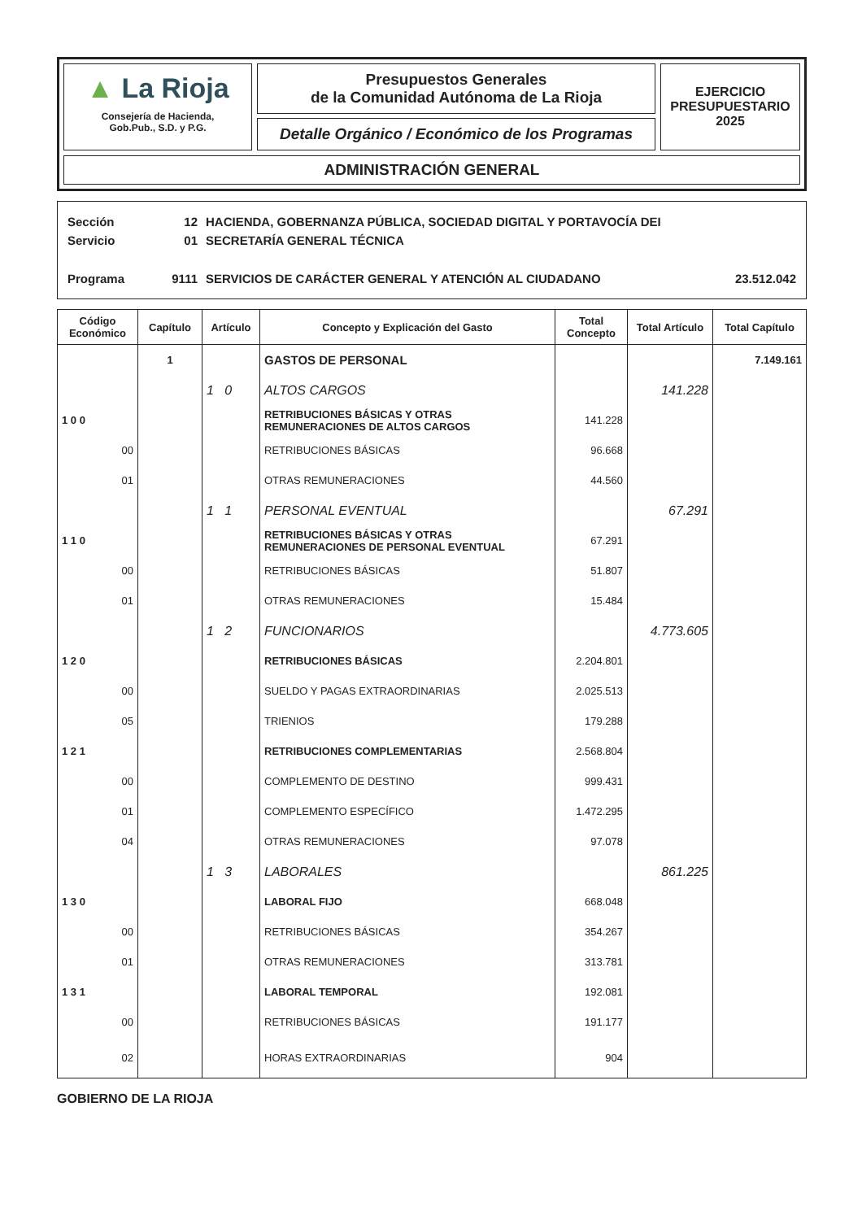▲ La Rioja
Consejería de Hacienda,
Gob.Pub., S.D. y P.G.
Presupuestos Generales
de la Comunidad Autónoma de La Rioja
Detalle Orgánico / Económico de los Programas
EJERCICIO
PRESUPUESTARIO
2025
ADMINISTRACIÓN GENERAL
Sección 12 HACIENDA, GOBERNANZA PÚBLICA, SOCIEDAD DIGITAL Y PORTAVOCÍA DEI
Servicio 01 SECRETARÍA GENERAL TÉCNICA
Programa 9111 SERVICIOS DE CARÁCTER GENERAL Y ATENCIÓN AL CIUDADANO 23.512.042
| Código Económico | Capítulo | Artículo | Concepto y Explicación del Gasto | Total Concepto | Total Artículo | Total Capítulo |
| --- | --- | --- | --- | --- | --- | --- |
| | 1 | | GASTOS DE PERSONAL | | | 7.149.161 |
| | | 1 0 | ALTOS CARGOS | | 141.228 | |
| 1 0 0 | | | RETRIBUCIONES BÁSICAS Y OTRAS REMUNERACIONES DE ALTOS CARGOS | 141.228 | | |
| 00 | | | RETRIBUCIONES BÁSICAS | 96.668 | | |
| 01 | | | OTRAS REMUNERACIONES | 44.560 | | |
| | | 1 1 | PERSONAL EVENTUAL | | 67.291 | |
| 1 1 0 | | | RETRIBUCIONES BÁSICAS Y OTRAS REMUNERACIONES DE PERSONAL EVENTUAL | 67.291 | | |
| 00 | | | RETRIBUCIONES BÁSICAS | 51.807 | | |
| 01 | | | OTRAS REMUNERACIONES | 15.484 | | |
| | | 1 2 | FUNCIONARIOS | | 4.773.605 | |
| 1 2 0 | | | RETRIBUCIONES BÁSICAS | 2.204.801 | | |
| 00 | | | SUELDO Y PAGAS EXTRAORDINARIAS | 2.025.513 | | |
| 05 | | | TRIENIOS | 179.288 | | |
| 1 2 1 | | | RETRIBUCIONES COMPLEMENTARIAS | 2.568.804 | | |
| 00 | | | COMPLEMENTO DE DESTINO | 999.431 | | |
| 01 | | | COMPLEMENTO ESPECÍFICO | 1.472.295 | | |
| 04 | | | OTRAS REMUNERACIONES | 97.078 | | |
| | | 1 3 | LABORALES | | 861.225 | |
| 1 3 0 | | | LABORAL FIJO | 668.048 | | |
| 00 | | | RETRIBUCIONES BÁSICAS | 354.267 | | |
| 01 | | | OTRAS REMUNERACIONES | 313.781 | | |
| 1 3 1 | | | LABORAL TEMPORAL | 192.081 | | |
| 00 | | | RETRIBUCIONES BÁSICAS | 191.177 | | |
| 02 | | | HORAS EXTRAORDINARIAS | 904 | | |
GOBIERNO DE LA RIOJA